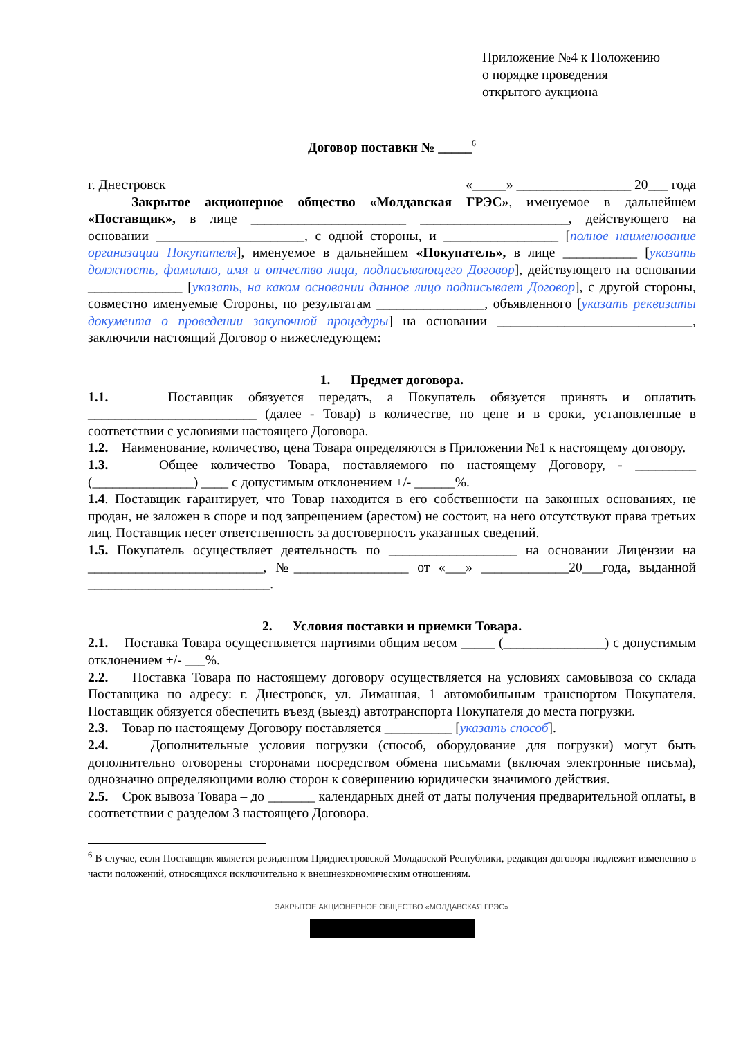Приложение №4 к Положению
о порядке проведения
открытого аукциона
Договор поставки № _____<sup>6</sup>
г. Днестровск «_____» _________________ 20___ года
Закрытое акционерное общество «Молдавская ГРЭС», именуемое в дальнейшем «Поставщик», в лице _______________________ ______________________, действующего на основании ______________________, с одной стороны, и _________________ [полное наименование организации Покупателя], именуемое в дальнейшем «Покупатель», в лице ___________ [указать должность, фамилию, имя и отчество лица, подписывающего Договор], действующего на основании ______________ [указать, на каком основании данное лицо подписывает Договор], с другой стороны, совместно именуемые Стороны, по результатам ________________, объявленного [указать реквизиты документа о проведении закупочной процедуры] на основании _____________________________, заключили настоящий Договор о нижеследующем:
1. Предмет договора.
1.1. Поставщик обязуется передать, а Покупатель обязуется принять и оплатить _________________________ (далее - Товар) в количестве, по цене и в сроки, установленные в соответствии с условиями настоящего Договора.
1.2. Наименование, количество, цена Товара определяются в Приложении №1 к настоящему договору.
1.3. Общее количество Товара, поставляемого по настоящему Договору, - _________ (_______________) ____ с допустимым отклонением +/- ______%.
1.4. Поставщик гарантирует, что Товар находится в его собственности на законных основаниях, не продан, не заложен в споре и под запрещением (арестом) не состоит, на него отсутствуют права третьих лиц. Поставщик несет ответственность за достоверность указанных сведений.
1.5. Покупатель осуществляет деятельность по ___________________ на основании Лицензии на __________________________, №_________________ от «___» _____________20___года, выданной ___________________________.
2. Условия поставки и приемки Товара.
2.1. Поставка Товара осуществляется партиями общим весом _____ (_______________) с допустимым отклонением +/- ___%.
2.2. Поставка Товара по настоящему договору осуществляется на условиях самовывоза со склада Поставщика по адресу: г. Днестровск, ул. Лиманная, 1 автомобильным транспортом Покупателя. Поставщик обязуется обеспечить въезд (выезд) автотранспорта Покупателя до места погрузки.
2.3. Товар по настоящему Договору поставляется __________ [указать способ].
2.4. Дополнительные условия погрузки (способ, оборудование для погрузки) могут быть дополнительно оговорены сторонами посредством обмена письмами (включая электронные письма), однозначно определяющими волю сторон к совершению юридически значимого действия.
2.5. Срок вывоза Товара – до _______ календарных дней от даты получения предварительной оплаты, в соответствии с разделом 3 настоящего Договора.
<sup>6</sup> В случае, если Поставщик является резидентом Приднестровской Молдавской Республики, редакция договора подлежит изменению в части положений, относящихся исключительно к внешнеэкономическим отношениям.
ЗАКРЫТОЕ АКЦИОНЕРНОЕ ОБЩЕСТВО «МОЛДАВСКАЯ ГРЭС»